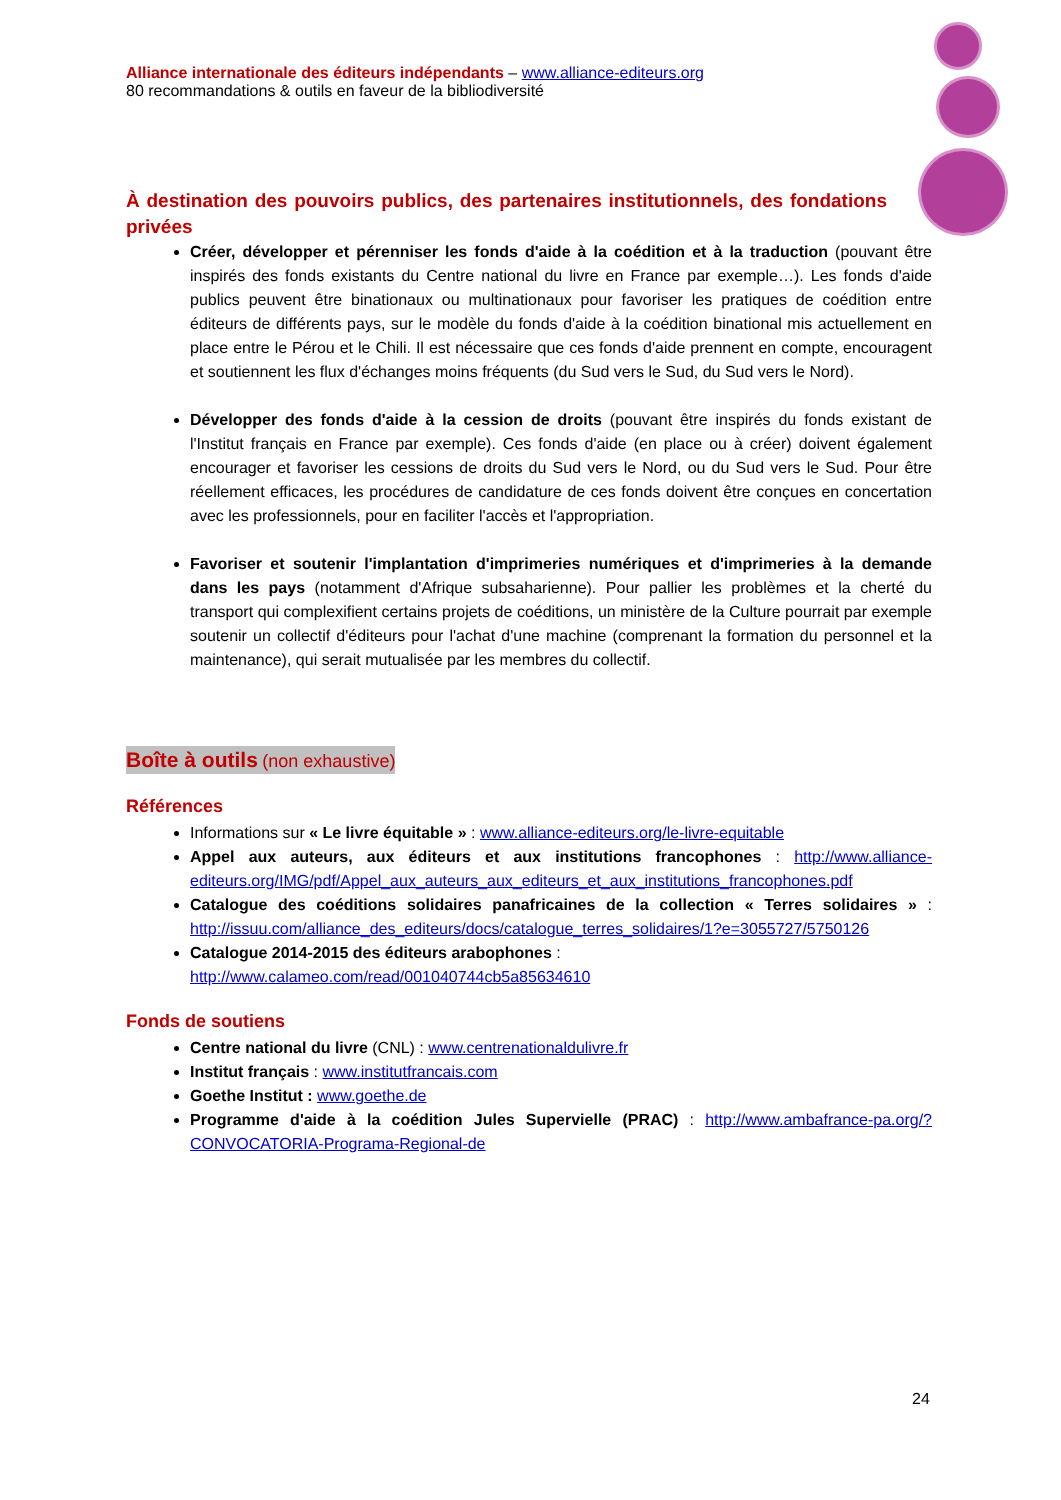Alliance internationale des éditeurs indépendants – www.alliance-editeurs.org
80 recommandations & outils en faveur de la bibliodiversité
À destination des pouvoirs publics, des partenaires institutionnels, des fondations privées
Créer, développer et pérenniser les fonds d'aide à la coédition et à la traduction (pouvant être inspirés des fonds existants du Centre national du livre en France par exemple…). Les fonds d'aide publics peuvent être binationaux ou multinationaux pour favoriser les pratiques de coédition entre éditeurs de différents pays, sur le modèle du fonds d'aide à la coédition binational mis actuellement en place entre le Pérou et le Chili. Il est nécessaire que ces fonds d'aide prennent en compte, encouragent et soutiennent les flux d'échanges moins fréquents (du Sud vers le Sud, du Sud vers le Nord).
Développer des fonds d'aide à la cession de droits (pouvant être inspirés du fonds existant de l'Institut français en France par exemple). Ces fonds d'aide (en place ou à créer) doivent également encourager et favoriser les cessions de droits du Sud vers le Nord, ou du Sud vers le Sud. Pour être réellement efficaces, les procédures de candidature de ces fonds doivent être conçues en concertation avec les professionnels, pour en faciliter l'accès et l'appropriation.
Favoriser et soutenir l'implantation d'imprimeries numériques et d'imprimeries à la demande dans les pays (notamment d'Afrique subsaharienne). Pour pallier les problèmes et la cherté du transport qui complexifient certains projets de coéditions, un ministère de la Culture pourrait par exemple soutenir un collectif d'éditeurs pour l'achat d'une machine (comprenant la formation du personnel et la maintenance), qui serait mutualisée par les membres du collectif.
Boîte à outils (non exhaustive)
Références
Informations sur « Le livre équitable » : www.alliance-editeurs.org/le-livre-equitable
Appel aux auteurs, aux éditeurs et aux institutions francophones : http://www.alliance-editeurs.org/IMG/pdf/Appel_aux_auteurs_aux_editeurs_et_aux_institutions_francophones.pdf
Catalogue des coéditions solidaires panafricaines de la collection « Terres solidaires » : http://issuu.com/alliance_des_editeurs/docs/catalogue_terres_solidaires/1?e=3055727/5750126
Catalogue 2014-2015 des éditeurs arabophones :
http://www.calameo.com/read/001040744cb5a85634610
Fonds de soutiens
Centre national du livre (CNL) : www.centrenationaldulivre.fr
Institut français : www.institutfrancais.com
Goethe Institut : www.goethe.de
Programme d'aide à la coédition Jules Supervielle (PRAC) : http://www.ambafrance-pa.org/?CONVOCATORIA-Programa-Regional-de
24